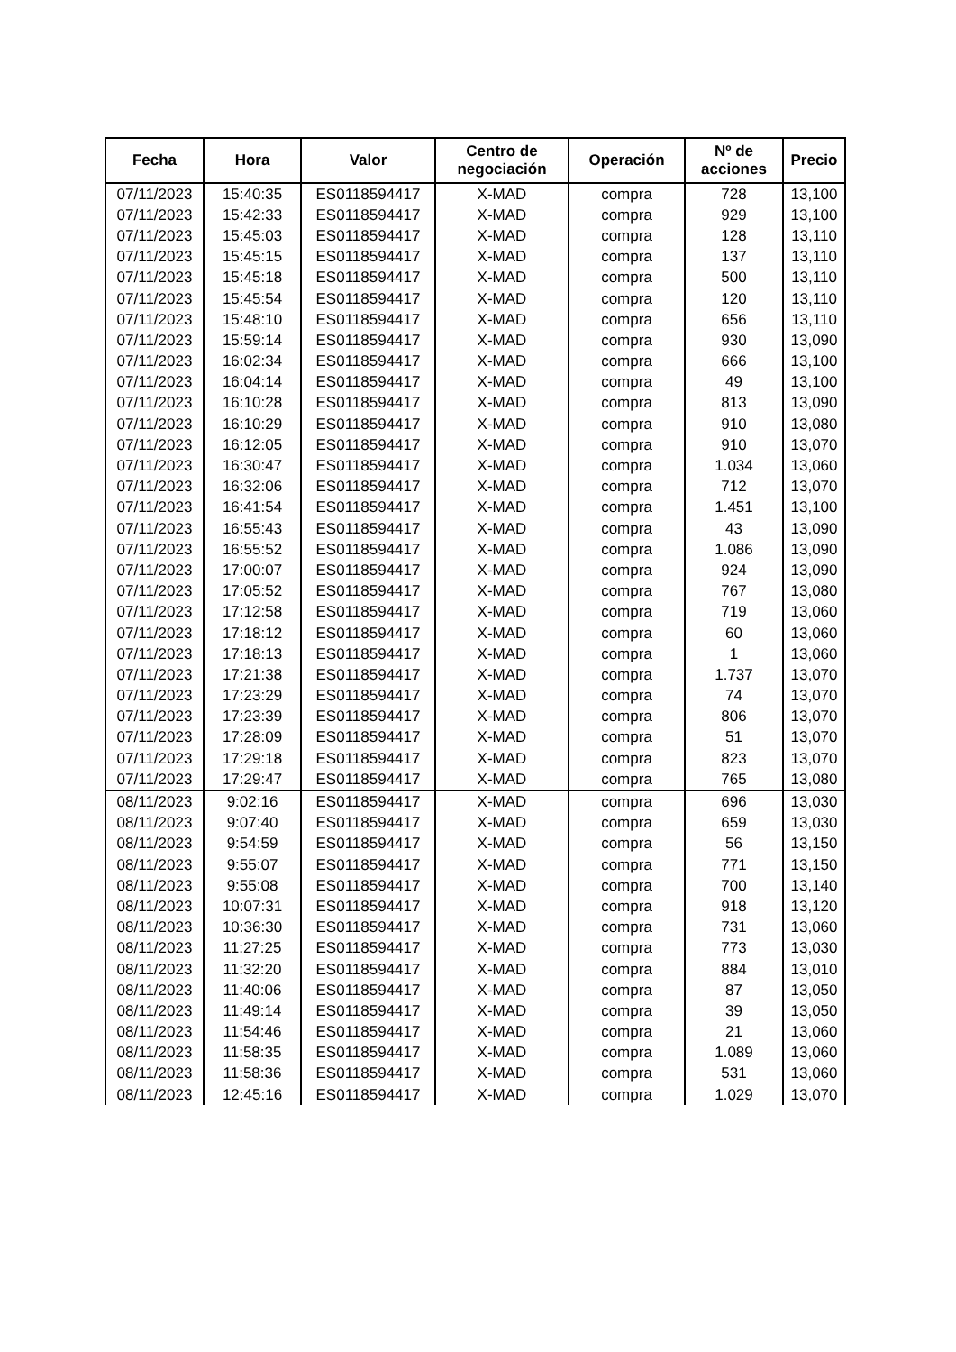| Fecha | Hora | Valor | Centro de negociación | Operación | Nº de acciones | Precio |
| --- | --- | --- | --- | --- | --- | --- |
| 07/11/2023 | 15:40:35 | ES0118594417 | X-MAD | compra | 728 | 13,100 |
| 07/11/2023 | 15:42:33 | ES0118594417 | X-MAD | compra | 929 | 13,100 |
| 07/11/2023 | 15:45:03 | ES0118594417 | X-MAD | compra | 128 | 13,110 |
| 07/11/2023 | 15:45:15 | ES0118594417 | X-MAD | compra | 137 | 13,110 |
| 07/11/2023 | 15:45:18 | ES0118594417 | X-MAD | compra | 500 | 13,110 |
| 07/11/2023 | 15:45:54 | ES0118594417 | X-MAD | compra | 120 | 13,110 |
| 07/11/2023 | 15:48:10 | ES0118594417 | X-MAD | compra | 656 | 13,110 |
| 07/11/2023 | 15:59:14 | ES0118594417 | X-MAD | compra | 930 | 13,090 |
| 07/11/2023 | 16:02:34 | ES0118594417 | X-MAD | compra | 666 | 13,100 |
| 07/11/2023 | 16:04:14 | ES0118594417 | X-MAD | compra | 49 | 13,100 |
| 07/11/2023 | 16:10:28 | ES0118594417 | X-MAD | compra | 813 | 13,090 |
| 07/11/2023 | 16:10:29 | ES0118594417 | X-MAD | compra | 910 | 13,080 |
| 07/11/2023 | 16:12:05 | ES0118594417 | X-MAD | compra | 910 | 13,070 |
| 07/11/2023 | 16:30:47 | ES0118594417 | X-MAD | compra | 1.034 | 13,060 |
| 07/11/2023 | 16:32:06 | ES0118594417 | X-MAD | compra | 712 | 13,070 |
| 07/11/2023 | 16:41:54 | ES0118594417 | X-MAD | compra | 1.451 | 13,100 |
| 07/11/2023 | 16:55:43 | ES0118594417 | X-MAD | compra | 43 | 13,090 |
| 07/11/2023 | 16:55:52 | ES0118594417 | X-MAD | compra | 1.086 | 13,090 |
| 07/11/2023 | 17:00:07 | ES0118594417 | X-MAD | compra | 924 | 13,090 |
| 07/11/2023 | 17:05:52 | ES0118594417 | X-MAD | compra | 767 | 13,080 |
| 07/11/2023 | 17:12:58 | ES0118594417 | X-MAD | compra | 719 | 13,060 |
| 07/11/2023 | 17:18:12 | ES0118594417 | X-MAD | compra | 60 | 13,060 |
| 07/11/2023 | 17:18:13 | ES0118594417 | X-MAD | compra | 1 | 13,060 |
| 07/11/2023 | 17:21:38 | ES0118594417 | X-MAD | compra | 1.737 | 13,070 |
| 07/11/2023 | 17:23:29 | ES0118594417 | X-MAD | compra | 74 | 13,070 |
| 07/11/2023 | 17:23:39 | ES0118594417 | X-MAD | compra | 806 | 13,070 |
| 07/11/2023 | 17:28:09 | ES0118594417 | X-MAD | compra | 51 | 13,070 |
| 07/11/2023 | 17:29:18 | ES0118594417 | X-MAD | compra | 823 | 13,070 |
| 07/11/2023 | 17:29:47 | ES0118594417 | X-MAD | compra | 765 | 13,080 |
| 08/11/2023 | 9:02:16 | ES0118594417 | X-MAD | compra | 696 | 13,030 |
| 08/11/2023 | 9:07:40 | ES0118594417 | X-MAD | compra | 659 | 13,030 |
| 08/11/2023 | 9:54:59 | ES0118594417 | X-MAD | compra | 56 | 13,150 |
| 08/11/2023 | 9:55:07 | ES0118594417 | X-MAD | compra | 771 | 13,150 |
| 08/11/2023 | 9:55:08 | ES0118594417 | X-MAD | compra | 700 | 13,140 |
| 08/11/2023 | 10:07:31 | ES0118594417 | X-MAD | compra | 918 | 13,120 |
| 08/11/2023 | 10:36:30 | ES0118594417 | X-MAD | compra | 731 | 13,060 |
| 08/11/2023 | 11:27:25 | ES0118594417 | X-MAD | compra | 773 | 13,030 |
| 08/11/2023 | 11:32:20 | ES0118594417 | X-MAD | compra | 884 | 13,010 |
| 08/11/2023 | 11:40:06 | ES0118594417 | X-MAD | compra | 87 | 13,050 |
| 08/11/2023 | 11:49:14 | ES0118594417 | X-MAD | compra | 39 | 13,050 |
| 08/11/2023 | 11:54:46 | ES0118594417 | X-MAD | compra | 21 | 13,060 |
| 08/11/2023 | 11:58:35 | ES0118594417 | X-MAD | compra | 1.089 | 13,060 |
| 08/11/2023 | 11:58:36 | ES0118594417 | X-MAD | compra | 531 | 13,060 |
| 08/11/2023 | 12:45:16 | ES0118594417 | X-MAD | compra | 1.029 | 13,070 |